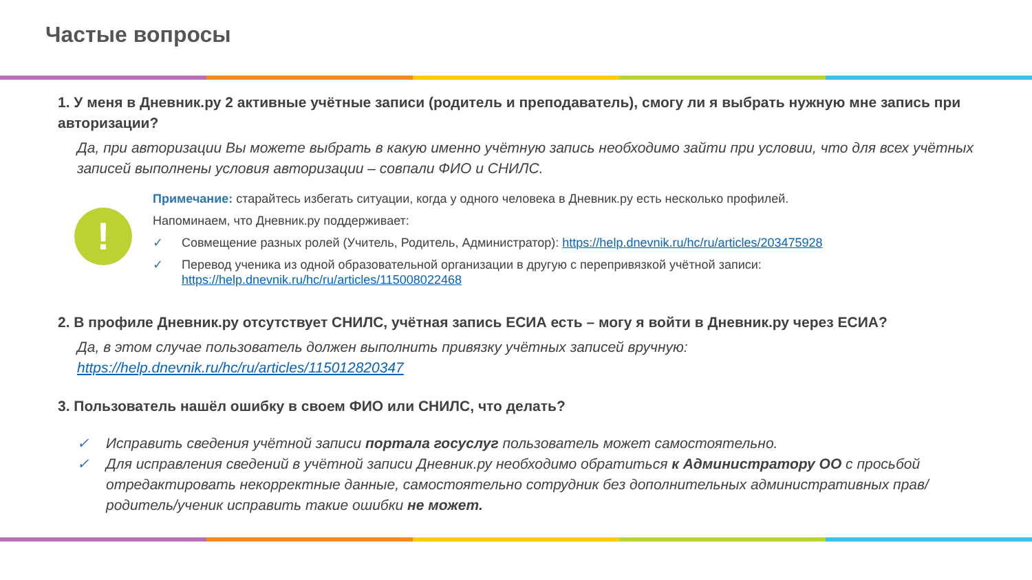Частые вопросы
1. У меня в Дневник.ру 2 активные учётные записи (родитель и преподаватель), смогу ли я выбрать нужную мне запись при авторизации?
Да, при авторизации Вы можете выбрать в какую именно учётную запись необходимо зайти при условии, что для всех учётных записей выполнены условия авторизации – совпали ФИО и СНИЛС.
!
Примечание: старайтесь избегать ситуации, когда у одного человека в Дневник.ру есть несколько профилей.
Напоминаем, что Дневник.ру поддерживает:
✓ Совмещение разных ролей (Учитель, Родитель, Администратор): https://help.dnevnik.ru/hc/ru/articles/203475928
✓ Перевод ученика из одной образовательной организации в другую с перепривязкой учётной записи: https://help.dnevnik.ru/hc/ru/articles/115008022468
2. В профиле Дневник.ру отсутствует СНИЛС, учётная запись ЕСИА есть – могу я войти в Дневник.ру через ЕСИА?
Да, в этом случае пользователь должен выполнить привязку учётных записей вручную:
https://help.dnevnik.ru/hc/ru/articles/115012820347
3. Пользователь нашёл ошибку в своем ФИО или СНИЛС, что делать?
✓ Исправить сведения учётной записи портала госуслуг пользователь может самостоятельно.
✓ Для исправления сведений в учётной записи Дневник.ру необходимо обратиться к Администратору ОО с просьбой отредактировать некорректные данные, самостоятельно сотрудник без дополнительных административных прав/родитель/ученик исправить такие ошибки не может.